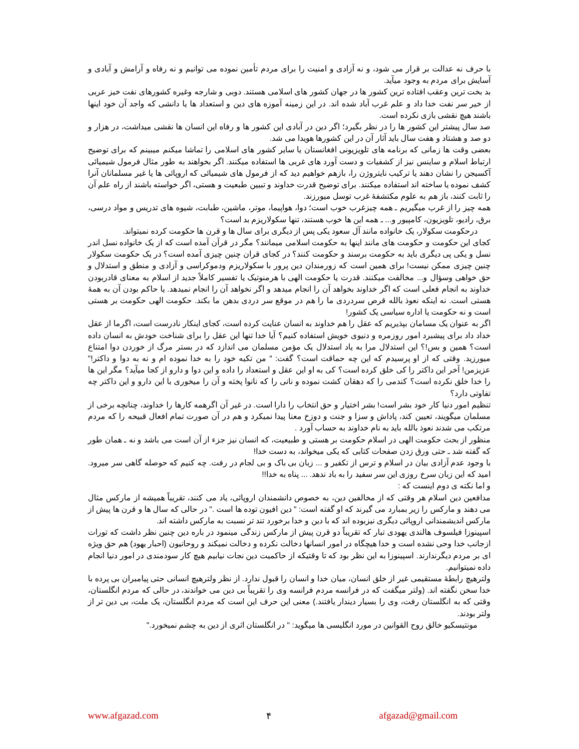با حرف نه عدالت بر قرار می شود، و نه آزادی و امنیت را برای مردم تأمین نموده می توانیم و نه رفاه و آرامش و آبادی و آسایش برای مردم به وجود میآید.
بد بخت ترین وعقب افتاده ترین کشور ها در جهان کشور های اسلامی هستند. دوبی و شارجه وغیره کشورهای نفت خیز عربی از خیر سر نفت خدا داد و علم غرب آباد شده اند. در این زمینه آموزه های دین و استعداد ها یا دانشی که واجد آن خود اینها باشند هیچ نقشی بازی نکرده است.
صد سال پیشتر این کشور ها را در نظر بگیرد؛ اگر دین در آبادی این کشور ها و رفاه این انسان ها نقشی میداشت، در هزار و دو صد و هشتاد و هفت سال باید آثار آن در این کشورها هویدا می شد.
بعضی وقت ها زمانی که برنامه های تلویزیونی افغانستان یا سایر کشور های اسلامی را تماشا میکنم میبینم که برای توضیح ارتباط اسلام و ساینس نیز از کشفیات و دست آورد های غربی ها استفاده میکنند. اگر بخواهند به طور مثال فرمول شیمیائی آکسیجن را نشان دهند یا ترکیب نایتروژن را، بازهم خواهیم دید که از فرمول های شیمیائی که اروپائی ها یا غیر مسلمانان آنرا کشف نموده یا ساخته اند استفاده میکنند. برای توضیح قدرت خداوند و تبیین طبعیت و هستی، اگر خواسته باشند از راه علم آن را ثابت کنند، باز هم به علوم مکتشفهٔ غرب توسل میورزند.
همه چیز را از غرب میگیریم ـ همه چیزغرب خوب است؛ دوا، هواپیما، موتر، ماشین، طبابت، شیوه های تدریس و مواد درسی، برق، رادیو، تلویزیون، کامپیور و... ـ همه این ها خوب هستند، تنها سکولاریزم بد است؟
درحکومت سکولار، یک خانواده مانند آل سعود یکی پس از دیگری برای سال ها و قرن ها حکومت کرده نمیتواند.
کجای این حکومت و حکومت های مانند اینها به حکومت اسلامی میمانند؟ مگر در قرآن آمده است که از یک خانواده نسل اندر نسل و یکی پی دیگری باید به حکومت برسند و حکومت کنند؟ در کجای قران چنین چیزی آمده است؟ در یک حکومت سکولار چنین چیزی ممکن نیست! برای همین است که زورمندان دین پرور با سکولاریزم ودموکراسی و آزادی و منطق و استدلال و حق خواهی وسؤال و... مخالفت میکنند. قدرت یا حکومت الهی با هرمنوتیک یا تفسیر کاملاً جدید از اسلام به معنای قادربودن خداوند به انجام فعلی است که اگر خداوند بخواهد آن را انجام میدهد و اگر نخواهد آن را انجام نمیدهد. یا حاکم بودن آن به همهٔ هستی است. نه اینکه نعوذ بالله قرص سردردی ما را هم در موقع سر دردی بدهن ما بکند. حکومت الهی حکومت بر هستی است و نه حکومت یا اداره سیاسی یک کشور!
اگر به عنوان یک مسامان بپذیریم که عقل را هم خداوند به انسان عنایت کرده است، کجای اینکار نادرست است، اگرما از عقل خداد داد برای پیشبرد امور روزمره و دنیوی خویش استفاده کنیم؟ آیا خدا تنها این عقل را برای شناخت خودش به انسان داده است؟ همین و بس!؟ این استدلال مرا به یاد استدلال یک مؤمن مسلمان می اندازد که در بستر مرگ از خوردن دوا امتناع میورزید. وقتی که از او پرسیدم که این چه حماقت است؟ گفت: " من تکیه خود را به خدا نموده ام و نه به دوا و داکتر!" عزیزمن! آخر این داکتر را کی خلق کرده است؟ کی به او این عقل و استعداد را داده و این دوا و دارو از کجا میآید؟ مگر این ها را خدا خلق نکرده است؟ کندمی را که دهقان کشت نموده و نانی را که نانوا پخته و آن را میخوری با این دارو و این داکتر چه تفاوتی دارد؟
تنظیم امور دنیا کار خود بشر است! بشر اختیار و حق انتخاب را دارا است. در غیر آن اگرهمه کارها را خداوند، چنانچه برخی از مسلمان میگویند، تعیین کند، پاداش و سزا و جنت و دوزخ معنا پیدا نمیکرد و هم در آن صورت تمام افعال قبیحه را که مردم مرتکب می شدند نعوذ بالله باید به نام خداوند به حساب آورد .
منظور از بحث حکومت الهی در اسلام حکومت بر هستی و طبیعیت، که انسان نیز جزء از آن است می باشد و نه ـ همان طور که گفته شد ـ حتی ورق زدن صفحات کتابی که یکی میخواند، به دست خدا!
با وجود عدم آزادی بیان در اسلام و ترس از تکفیر و ... زبان بی باک و بی لجام در رفت. چه کنیم که حوصله گاهی سر میرود. امید که این زبان سرخ روزی این سر سفید را به باد ندهد. ... پناه به خدا!!
و اما نکته ی دوم اینست که :
مدافعین دین اسلام هر وقتی که از مخالفین دین، به خصوص دانشمندان اروپائی، یاد می کنند، تقریباً همیشه از مارکس مثال می دهند و مارکس را زیر بمبارد می گیرند که او گفته است: " دین افیون توده ها است ." در حالی که سال ها و قرن ها پیش از مارکس اندیشمندانی اروپائی دیگری نیزبوده اند که با دین و خدا برخورد تند تر نسبت به مارکس داشته اند.
اسپینوزا فیلسوف هالندی یهودی تبار که تقریباً دو قرن پیش از مارکس زندگی مینمود در باره دین چنین نظر داشت که تورات ازجانب خدا وحی نشده است و خدا هیچگاه در امور انسانها دخالت نکرده و دخالت نمیکند و روحانیون (احبار یهود) هم حق ویژه ای بر مردم دیگرندارند. اسپینوزا به این نظر بود که تا وقتیکه از حاکمیت دین نجات نیابیم هیچ کار سودمندی در امور دنیا انجام داده نمیتوانیم.
ولترهیچ رابطهٔ مستقیمی غیر از خلق انسان، میان خدا و انسان را قبول ندارد. از نظر ولترهیچ انسانی حتی پیامبران بی پرده با خدا سخن نگفته اند. (ولتر میگفت که در فرانسه مردم فرانسه وی را تقریباً بی دین می خواندند، در حالی که مردم انگلستان، وقتی که به انگلستان رفت، وی را بسیار دیندار یافتند.) معنی این حرف این است که مردم انگلستان، یک ملت، بی دین تر از ولتر بودند.
مونتیسکیو خالق روح القوانین در مورد انگلیسی ها میگوید: " در انگلستان اثری از دین به چشم نمیخورد."
www.afgazad.com ۴ afgazad@gmail.com